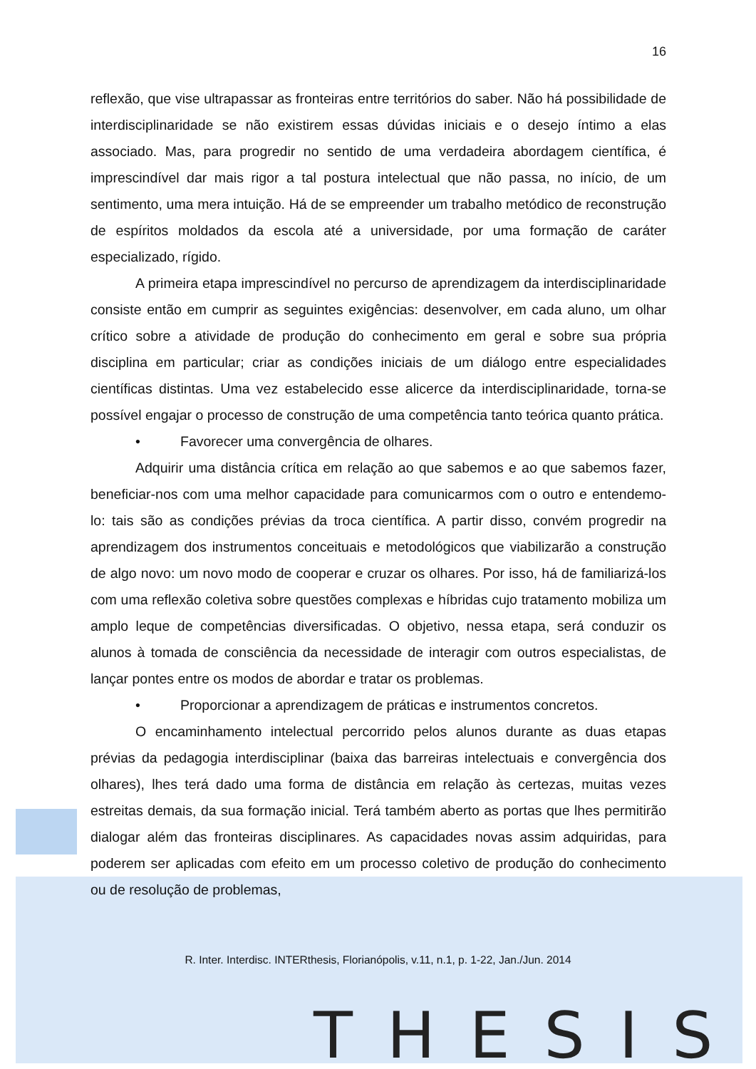16
reflexão, que vise ultrapassar as fronteiras entre territórios do saber. Não há possibilidade de interdisciplinaridade se não existirem essas dúvidas iniciais e o desejo íntimo a elas associado. Mas, para progredir no sentido de uma verdadeira abordagem científica, é imprescindível dar mais rigor a tal postura intelectual que não passa, no início, de um sentimento, uma mera intuição. Há de se empreender um trabalho metódico de reconstrução de espíritos moldados da escola até a universidade, por uma formação de caráter especializado, rígido.
A primeira etapa imprescindível no percurso de aprendizagem da interdisciplinaridade consiste então em cumprir as seguintes exigências: desenvolver, em cada aluno, um olhar crítico sobre a atividade de produção do conhecimento em geral e sobre sua própria disciplina em particular; criar as condições iniciais de um diálogo entre especialidades científicas distintas. Uma vez estabelecido esse alicerce da interdisciplinaridade, torna-se possível engajar o processo de construção de uma competência tanto teórica quanto prática.
• Favorecer uma convergência de olhares.
Adquirir uma distância crítica em relação ao que sabemos e ao que sabemos fazer, beneficiar-nos com uma melhor capacidade para comunicarmos com o outro e entendemo-lo: tais são as condições prévias da troca científica. A partir disso, convém progredir na aprendizagem dos instrumentos conceituais e metodológicos que viabilizarão a construção de algo novo: um novo modo de cooperar e cruzar os olhares. Por isso, há de familiarizá-los com uma reflexão coletiva sobre questões complexas e híbridas cujo tratamento mobiliza um amplo leque de competências diversificadas. O objetivo, nessa etapa, será conduzir os alunos à tomada de consciência da necessidade de interagir com outros especialistas, de lançar pontes entre os modos de abordar e tratar os problemas.
• Proporcionar a aprendizagem de práticas e instrumentos concretos.
O encaminhamento intelectual percorrido pelos alunos durante as duas etapas prévias da pedagogia interdisciplinar (baixa das barreiras intelectuais e convergência dos olhares), lhes terá dado uma forma de distância em relação às certezas, muitas vezes estreitas demais, da sua formação inicial. Terá também aberto as portas que lhes permitirão dialogar além das fronteiras disciplinares. As capacidades novas assim adquiridas, para poderem ser aplicadas com efeito em um processo coletivo de produção do conhecimento ou de resolução de problemas,
R. Inter. Interdisc. INTERthesis, Florianópolis, v.11, n.1, p. 1-22, Jan./Jun. 2014
THESIS